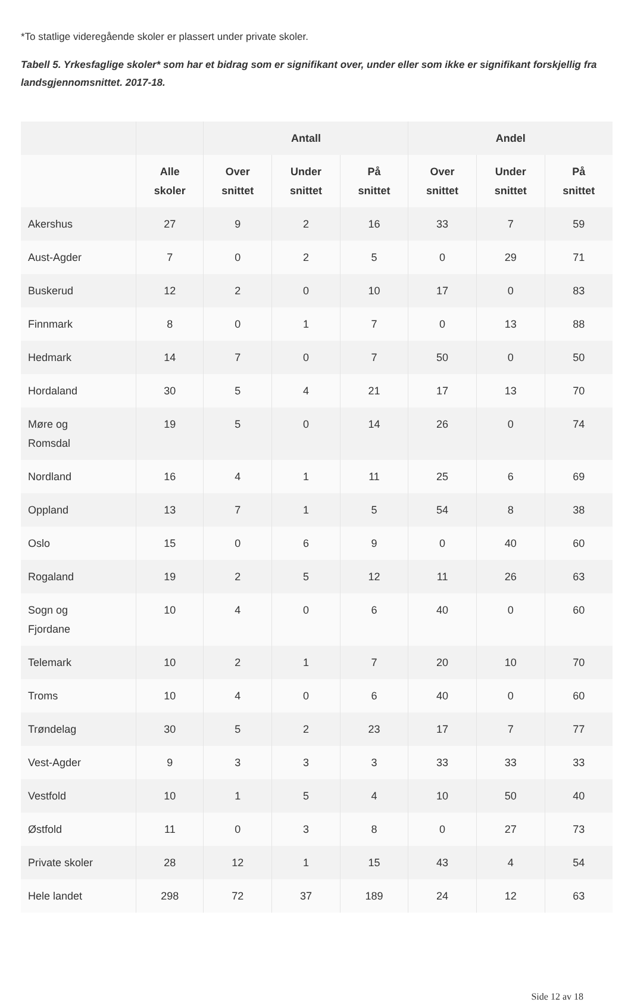*To statlige videregående skoler er plassert under private skoler.
Tabell 5. Yrkesfaglige skoler* som har et bidrag som er signifikant over, under eller som ikke er signifikant forskjellig fra landsgjennomsnittet. 2017-18.
| | | Antall | | | Andel | | |
| --- | --- | --- | --- | --- | --- | --- | --- |
| | Alle skoler | Over snittet | Under snittet | På snittet | Over snittet | Under snittet | På snittet |
| Akershus | 27 | 9 | 2 | 16 | 33 | 7 | 59 |
| Aust-Agder | 7 | 0 | 2 | 5 | 0 | 29 | 71 |
| Buskerud | 12 | 2 | 0 | 10 | 17 | 0 | 83 |
| Finnmark | 8 | 0 | 1 | 7 | 0 | 13 | 88 |
| Hedmark | 14 | 7 | 0 | 7 | 50 | 0 | 50 |
| Hordaland | 30 | 5 | 4 | 21 | 17 | 13 | 70 |
| Møre og Romsdal | 19 | 5 | 0 | 14 | 26 | 0 | 74 |
| Nordland | 16 | 4 | 1 | 11 | 25 | 6 | 69 |
| Oppland | 13 | 7 | 1 | 5 | 54 | 8 | 38 |
| Oslo | 15 | 0 | 6 | 9 | 0 | 40 | 60 |
| Rogaland | 19 | 2 | 5 | 12 | 11 | 26 | 63 |
| Sogn og Fjordane | 10 | 4 | 0 | 6 | 40 | 0 | 60 |
| Telemark | 10 | 2 | 1 | 7 | 20 | 10 | 70 |
| Troms | 10 | 4 | 0 | 6 | 40 | 0 | 60 |
| Trøndelag | 30 | 5 | 2 | 23 | 17 | 7 | 77 |
| Vest-Agder | 9 | 3 | 3 | 3 | 33 | 33 | 33 |
| Vestfold | 10 | 1 | 5 | 4 | 10 | 50 | 40 |
| Østfold | 11 | 0 | 3 | 8 | 0 | 27 | 73 |
| Private skoler | 28 | 12 | 1 | 15 | 43 | 4 | 54 |
| Hele landet | 298 | 72 | 37 | 189 | 24 | 12 | 63 |
Side 12 av 18